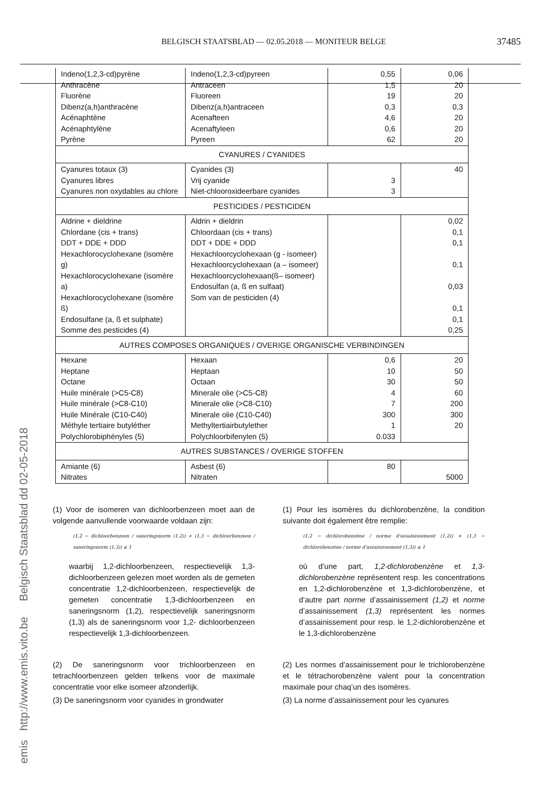BELGISCH STAATSBLAD — 02.05.2018 — MONITEUR BELGE 37485
emis http://www.emis.vito.be Belgisch Staatsblad dd 02-05-2018
| Indeno(1,2,3-cd)pyrène Anthracène Fluorène Dibenz(a,h)anthracène Acénaphtène Acénaphtylène Pyrène | Indeno(1,2,3-cd)pyreen Antraceen Fluoreen Dibenz(a,h)antraceen Acenafteen Acenaftyleen Pyreen | 0,55 1,5 19 0,3 4,6 0,6 62 | 0,06 20 20 0,3 20 20 20 |
| CYANURES / CYANIDES | | | |
| Cyanures totaux (3) Cyanures libres Cyanures non oxydables au chlore | Cyanides (3) Vrij cyanide Niet-chlooroxideerbare cyanides | 3 3 | 40 |
| PESTICIDES / PESTICIDEN | | | |
| Aldrine + dieldrine Chlordane (cis + trans) DDT + DDE + DDD Hexachlorocyclohexane (isomère g) Hexachlorocyclohexane (isomère a) Hexachlorocyclohexane (isomère ß) Endosulfane (a, ß et sulphate) Somme des pesticides (4) | Aldrin + dieldrin Chloordaan (cis + trans) DDT + DDE + DDD Hexachloorcyclohexaan (g - isomeer) Hexachloorcyclohexaan (a – isomeer) Hexachloorcyclohexaan(ß– isomeer) Endosulfan (a, ß en sulfaat) Som van de pesticiden (4) | | 0,02 0,1 0,1 0,1 0,03 0,1 0,1 0,25 |
| AUTRES COMPOSES ORGANIQUES / OVERIGE ORGANISCHE VERBINDINGEN | | | |
| Hexane Heptane Octane Huile minérale (>C5-C8) Huile minérale (>C8-C10) Huile Minérale (C10-C40) Méthyle tertiaire butyléther Polychlorobiphényles (5) | Hexaan Heptaan Octaan Minerale olie (>C5-C8) Minerale olie (>C8-C10) Minerale olie (C10-C40) Methyltertiairbutylether Polychloorbifenylen (5) | 0,6 10 30 4 7 300 1 0.033 | 20 50 50 60 200 300 20 |
| AUTRES SUBSTANCES / OVERIGE STOFFEN | | | |
| Amiante (6) Nitrates | Asbest (6) Nitraten | 80 | 5000 |
(1) Voor de isomeren van dichloorbenzeen moet aan de volgende aanvullende voorwaarde voldaan zijn:
(1,2 − dichloorbenzeen / saneringsnorm (1,2)) + (1,3 − dichloorbenzeen / saneringsnorm (1,3)) ≤ 1
waarbij 1,2-dichloorbenzeen, respectievelijk 1,3-dichloorbenzeen gelezen moet worden als de gemeten concentratie 1,2-dichloorbenzeen, respectievelijk de gemeten concentratie 1,3-dichloorbenzeen en saneringsnorm (1,2), respectievelijk saneringsnorm (1,3) als de saneringsnorm voor 1,2- dichloorbenzeen respectievelijk 1,3-dichloorbenzeen.
(2) De saneringsnorm voor trichloorbenzeen en tetrachloorbenzeen gelden telkens voor de maximale concentratie voor elke isomeer afzonderlijk.
(3) De saneringsnorm voor cyanides in grondwater
(1) Pour les isomères du dichlorobenzène, la condition suivante doit également être remplie:
(1,2 − dichlorobenzène / norme d'assainissement (1,2)) + (1,3 − dichlorobenzène / norme d'assainissement (1,3)) ≤ 1
où d’une part, 1,2-dichlorobenzène et 1,3-dichlorobenzène représentent resp. les concentrations en 1,2-dichlorobenzène et 1,3-dichlorobenzène, et d’autre part norme d’assainissement (1,2) et norme d’assainissement (1,3) représentent les normes d’assainissement pour resp. le 1,2-dichlorobenzène et le 1,3-dichlorobenzène
(2) Les normes d’assainissement pour le trichlorobenzène et le tétrachorobenzène valent pour la concentration maximale pour chaq’un des isomères.
(3) La norme d’assainissement pour les cyanures